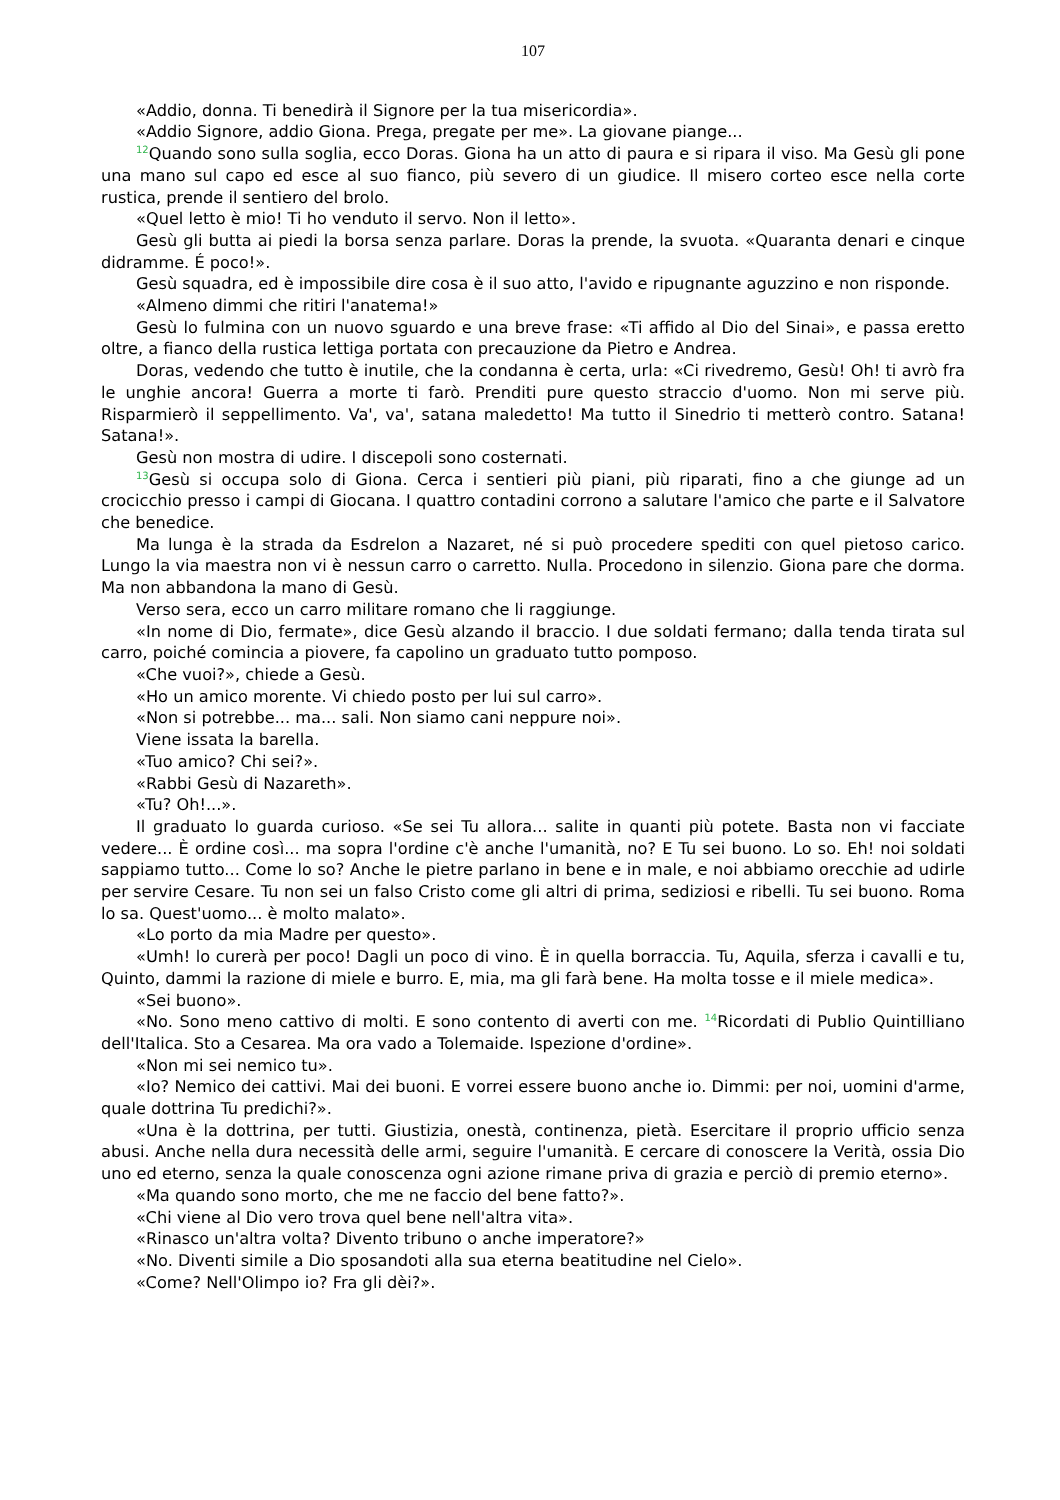107
«Addio, donna. Ti benedirà il Signore per la tua misericordia».
«Addio Signore, addio Giona. Prega, pregate per me». La giovane piange...
<sup>12</sup> Quando sono sulla soglia, ecco Doras. Giona ha un atto di paura e si ripara il viso. Ma Gesù gli pone una mano sul capo ed esce al suo fianco, più severo di un giudice. Il misero corteo esce nella corte rustica, prende il sentiero del brolo.
«Quel letto è mio! Ti ho venduto il servo. Non il letto».
Gesù gli butta ai piedi la borsa senza parlare. Doras la prende, la svuota. «Quaranta denari e cinque didramme. É poco!».
Gesù squadra, ed è impossibile dire cosa è il suo atto, l'avido e ripugnante aguzzino e non risponde.
«Almeno dimmi che ritiri l'anatema!»
Gesù lo fulmina con un nuovo sguardo e una breve frase: «Ti affido al Dio del Sinai», e passa eretto oltre, a fianco della rustica lettiga portata con precauzione da Pietro e Andrea.
Doras, vedendo che tutto è inutile, che la condanna è certa, urla: «Ci rivedremo, Gesù! Oh! ti avrò fra le unghie ancora! Guerra a morte ti farò. Prenditi pure questo straccio d'uomo. Non mi serve più. Risparmierò il seppellimento. Va', va', satana maledetto! Ma tutto il Sinedrio ti metterò contro. Satana! Satana!».
Gesù non mostra di udire. I discepoli sono costernati.
<sup>13</sup> Gesù si occupa solo di Giona. Cerca i sentieri più piani, più riparati, fino a che giunge ad un crocicchio presso i campi di Giocana. I quattro contadini corrono a salutare l'amico che parte e il Salvatore che benedice.
Ma lunga è la strada da Esdrelon a Nazaret, né si può procedere spediti con quel pietoso carico. Lungo la via maestra non vi è nessun carro o carretto. Nulla. Procedono in silenzio. Giona pare che dorma. Ma non abbandona la mano di Gesù.
Verso sera, ecco un carro militare romano che li raggiunge.
«In nome di Dio, fermate», dice Gesù alzando il braccio. I due soldati fermano; dalla tenda tirata sul carro, poiché comincia a piovere, fa capolino un graduato tutto pomposo.
«Che vuoi?», chiede a Gesù.
«Ho un amico morente. Vi chiedo posto per lui sul carro».
«Non si potrebbe... ma... sali. Non siamo cani neppure noi».
Viene issata la barella.
«Tuo amico? Chi sei?».
«Rabbi Gesù di Nazareth».
«Tu? Oh!...».
Il graduato lo guarda curioso. «Se sei Tu allora... salite in quanti più potete. Basta non vi facciate vedere... È ordine così... ma sopra l'ordine c'è anche l'umanità, no? E Tu sei buono. Lo so. Eh! noi soldati sappiamo tutto... Come lo so? Anche le pietre parlano in bene e in male, e noi abbiamo orecchie ad udirle per servire Cesare. Tu non sei un falso Cristo come gli altri di prima, sediziosi e ribelli. Tu sei buono. Roma lo sa. Quest'uomo... è molto malato».
«Lo porto da mia Madre per questo».
«Umh! lo curerà per poco! Dagli un poco di vino. È in quella borraccia. Tu, Aquila, sferza i cavalli e tu, Quinto, dammi la razione di miele e burro. E, mia, ma gli farà bene. Ha molta tosse e il miele medica».
«Sei buono».
«No. Sono meno cattivo di molti. E sono contento di averti con me. <sup>14</sup>Ricordati di Publio Quintilliano dell'Italica. Sto a Cesarea. Ma ora vado a Tolemaide. Ispezione d'ordine».
«Non mi sei nemico tu».
«Io? Nemico dei cattivi. Mai dei buoni. E vorrei essere buono anche io. Dimmi: per noi, uomini d'arme, quale dottrina Tu predichi?».
«Una è la dottrina, per tutti. Giustizia, onestà, continenza, pietà. Esercitare il proprio ufficio senza abusi. Anche nella dura necessità delle armi, seguire l'umanità. E cercare di conoscere la Verità, ossia Dio uno ed eterno, senza la quale conoscenza ogni azione rimane priva di grazia e perciò di premio eterno».
«Ma quando sono morto, che me ne faccio del bene fatto?».
«Chi viene al Dio vero trova quel bene nell'altra vita».
«Rinasco un'altra volta? Divento tribuno o anche imperatore?»
«No. Diventi simile a Dio sposandoti alla sua eterna beatitudine nel Cielo».
«Come? Nell'Olimpo io? Fra gli dèi?».